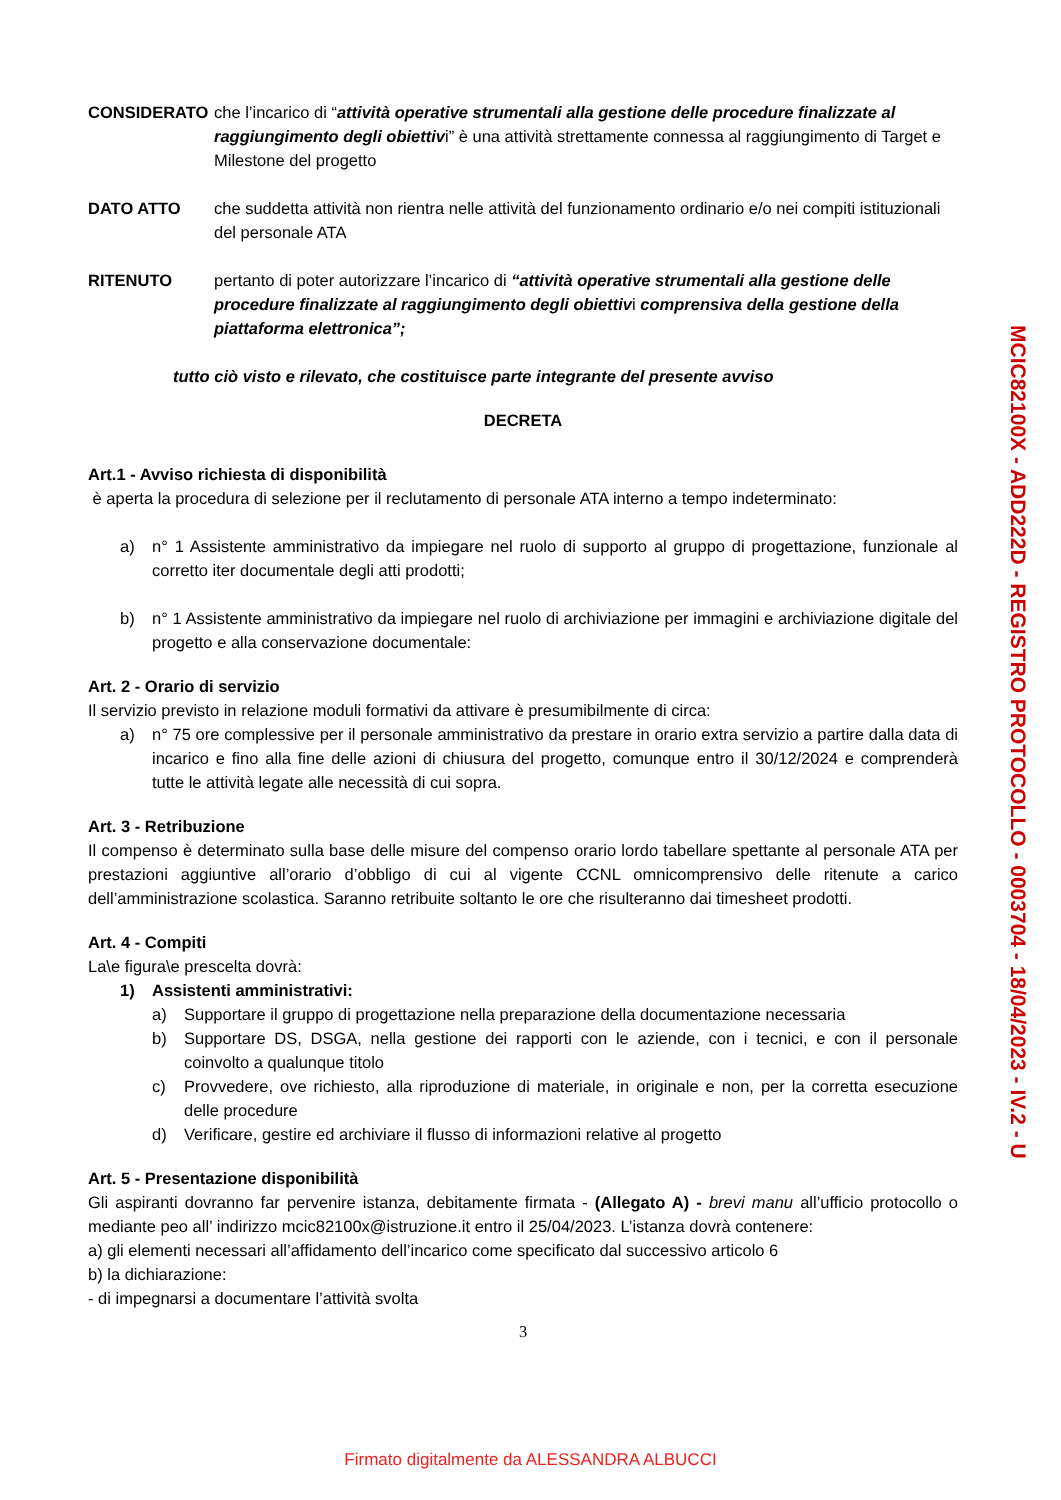CONSIDERATO che l’incarico di “attività operative strumentali alla gestione delle procedure finalizzate al raggiungimento degli obiettivi” è una attività strettamente connessa al raggiungimento di Target e Milestone del progetto
DATO ATTO che suddetta attività non rientra nelle attività del funzionamento ordinario e/o nei compiti istituzionali del personale ATA
RITENUTO pertanto di poter autorizzare l’incarico di “attività operative strumentali alla gestione delle procedure finalizzate al raggiungimento degli obiettivi comprensiva della gestione della piattaforma elettronica”;
tutto ciò visto e rilevato, che costituisce parte integrante del presente avviso
DECRETA
Art.1 - Avviso richiesta di disponibilità
è aperta la procedura di selezione per il reclutamento di personale ATA interno a tempo indeterminato:
a) n° 1 Assistente amministrativo da impiegare nel ruolo di supporto al gruppo di progettazione, funzionale al corretto iter documentale degli atti prodotti;
b) n° 1 Assistente amministrativo da impiegare nel ruolo di archiviazione per immagini e archiviazione digitale del progetto e alla conservazione documentale:
Art. 2 - Orario di servizio
Il servizio previsto in relazione moduli formativi da attivare è presumibilmente di circa:
a) n° 75 ore complessive per il personale amministrativo da prestare in orario extra servizio a partire dalla data di incarico e fino alla fine delle azioni di chiusura del progetto, comunque entro il 30/12/2024 e comprenderà tutte le attività legate alle necessità di cui sopra.
Art. 3 - Retribuzione
Il compenso è determinato sulla base delle misure del compenso orario lordo tabellare spettante al personale ATA per prestazioni aggiuntive all’orario d’obbligo di cui al vigente CCNL omnicomprensivo delle ritenute a carico dell’amministrazione scolastica. Saranno retribuite soltanto le ore che risulteranno dai timesheet prodotti.
Art. 4 - Compiti
La\e figura\e prescelta dovrà:
1) Assistenti amministrativi:
a) Supportare il gruppo di progettazione nella preparazione della documentazione necessaria
b) Supportare DS, DSGA, nella gestione dei rapporti con le aziende, con i tecnici, e con il personale coinvolto a qualunque titolo
c) Provvedere, ove richiesto, alla riproduzione di materiale, in originale e non, per la corretta esecuzione delle procedure
d) Verificare, gestire ed archiviare il flusso di informazioni relative al progetto
Art. 5 - Presentazione disponibilità
Gli aspiranti dovranno far pervenire istanza, debitamente firmata - (Allegato A) - brevi manu all’ufficio protocollo o mediante peo all’ indirizzo mcic82100x@istruzione.it entro il 25/04/2023. L’istanza dovrà contenere:
a) gli elementi necessari all’affidamento dell’incarico come specificato dal successivo articolo 6
b) la dichiarazione:
- di impegnarsi a documentare l’attività svolta
3
MCIC82100X - ADD222D - REGISTRO PROTOCOLLO - 0003704 - 18/04/2023 - IV.2 - U
Firmato digitalmente da ALESSANDRA ALBUCCI